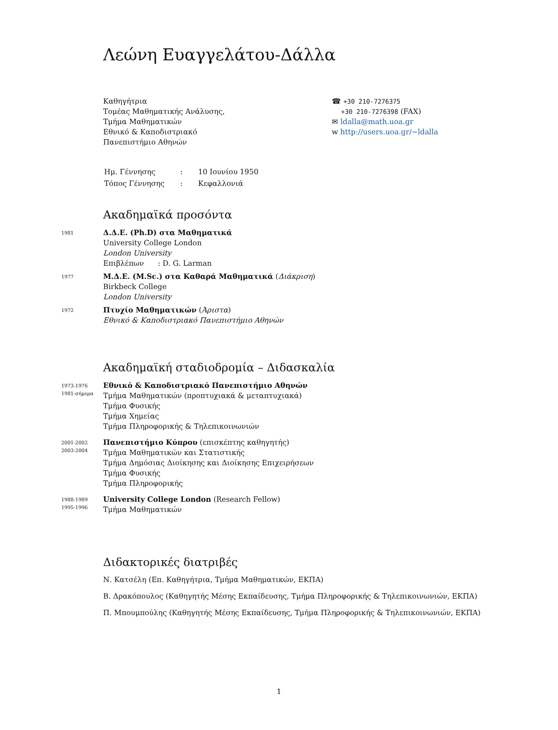Λεώνη Ευαγγελάτου-Δάλλα
Καθηγήτρια
Τομέας Μαθηματικής Ανάλυσης,
Τμήμα Μαθηματικών
Εθνικό & Καποδιστριακό
Πανεπιστήμιο Αθηνών
☎ +30 210-7276375
+30 210-7276398 (FAX)
✉ ldalla@math.uoa.gr
w http://users.uoa.gr/∼ldalla
| Ημ. Γέννησης | : | 10 Ιουνίου 1950 |
| Τόπος Γέννησης | : | Κεφαλλονιά |
Ακαδημαϊκά προσόντα
1981
Δ.Δ.Ε. (Ph.D) στα Μαθηματικά
University College London
London University
Επιβλέπων : D. G. Larman
1977
Μ.Δ.Ε. (M.Sc.) στα Καθαρά Μαθηματικά (Διάκριση)
Birkbeck College
London University
1972
Πτυχίο Μαθηματικών (Άριστα)
Εθνικό & Καποδιστριακό Πανεπιστήμιο Αθηνών
Ακαδημαϊκή σταδιοδρομία – Διδασκαλία
1973-1976
1981-σήμερα
Εθνικό & Καποδιστριακό Πανεπιστήμιο Αθηνών
Τμήμα Μαθηματικών (προπτυχιακά & μεταπτυχιακά)
Τμήμα Φυσικής
Τμήμα Χημείας
Τμήμα Πληροφορικής & Τηλεπικοινωνιών
2001-2002
2003-2004
Πανεπιστήμιο Κύπρου (επισκέπτης καθηγητής)
Τμήμα Μαθηματικών και Στατιστικής
Τμήμα Δημόσιας Διοίκησης και Διοίκησης Επιχειρήσεων
Τμήμα Φυσικής
Τμήμα Πληροφορικής
1988-1989
1995-1996
University College London (Research Fellow)
Τμήμα Μαθηματικών
Διδακτορικές διατριβές
Ν. Κατσέλη (Επ. Καθηγήτρια, Τμήμα Μαθηματικών, ΕΚΠΑ)
Β. Δρακόπουλος (Καθηγητής Μέσης Εκπαίδευσης, Τμήμα Πληροφορικής & Τηλεπικοινωνιών, ΕΚΠΑ)
Π. Μπουμπούλης (Καθηγητής Μέσης Εκπαίδευσης, Τμήμα Πληροφορικής & Τηλεπικοινωνιών, ΕΚΠΑ)
1